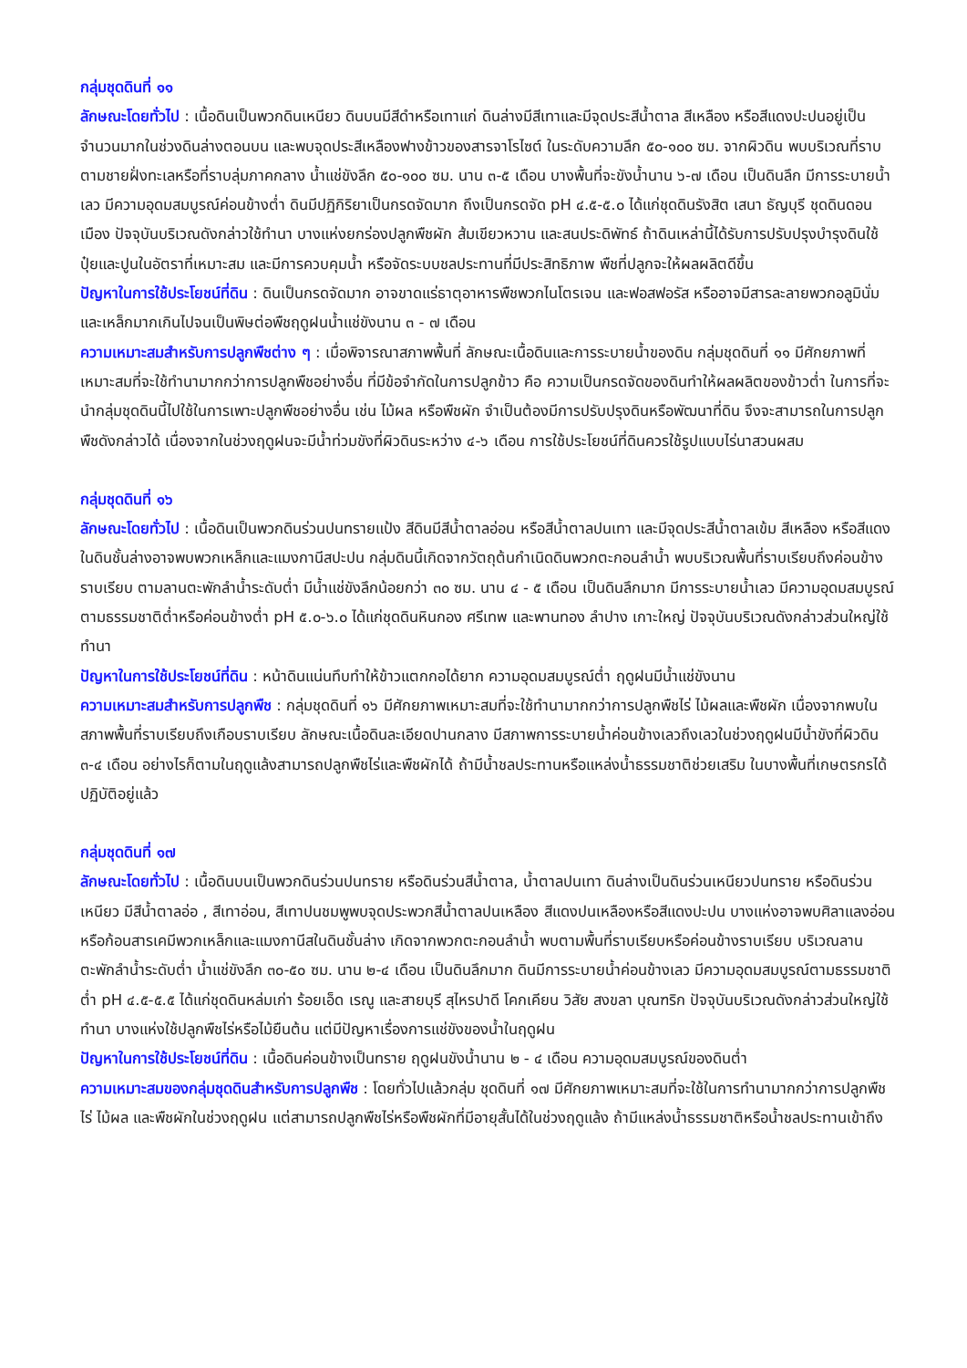กลุ่มชุดดินที่ ๑๑
ลักษณะโดยทั่วไป : เนื้อดินเป็นพวกดินเหนียว ดินบนมีสีดำหรือเทาแก่ ดินล่างมีสีเทาและมีจุดประสีน้ำตาล สีเหลือง หรือสีแดงปะปนอยู่เป็นจำนวนมากในช่วงดินล่างตอนบน และพบจุดประสีเหลืองฟางข้าวของสารจาโรไซต์ ในระดับความลึก ๕๐-๑๐๐ ซม. จากผิวดิน พบบริเวณที่ราบตามชายฝั่งทะเลหรือที่ราบลุ่มภาคกลาง น้ำแช่ขังลึก ๕๐-๑๐๐ ซม. นาน ๓-๕ เดือน บางพื้นที่จะขังน้ำนาน ๖-๗ เดือน เป็นดินลึก มีการระบายน้ำเลว มีความอุดมสมบูรณ์ค่อนข้างต่ำ ดินมีปฏิกิริยาเป็นกรดจัดมาก ถึงเป็นกรดจัด pH ๔.๕-๕.๐ ได้แก่ชุดดินรังสิต เสนา ธัญบุรี ชุดดินดอนเมือง ปัจจุบันบริเวณดังกล่าวใช้ทำนา บางแห่งยกร่องปลูกพืชผัก ส้มเขียวหวาน และสนประดิพัทธ์ ถ้าดินเหล่านี้ได้รับการปรับปรุงบำรุงดินใช้ปุ๋ยและปูนในอัตราที่เหมาะสม และมีการควบคุมน้ำ หรือจัดระบบชลประทานที่มีประสิทธิภาพ พืชที่ปลูกจะให้ผลผลิตดีขึ้น
ปัญหาในการใช้ประโยชน์ที่ดิน : ดินเป็นกรดจัดมาก อาจขาดแร่ธาตุอาหารพืชพวกไนโตรเจน และฟอสฟอรัส หรืออาจมีสารละลายพวกอลูมินั่ม และเหล็กมากเกินไปจนเป็นพิษต่อพืชฤดูฝนน้ำแช่ขังนาน ๓ - ๗ เดือน
ความเหมาะสมสำหรับการปลูกพืชต่าง ๆ : เมื่อพิจารณาสภาพพื้นที่ ลักษณะเนื้อดินและการระบายน้ำของดิน กลุ่มชุดดินที่ ๑๑ มีศักยภาพที่เหมาะสมที่จะใช้ทำนามากกว่าการปลูกพืชอย่างอื่น ที่มีข้อจำกัดในการปลูกข้าว คือ ความเป็นกรดจัดของดินทำให้ผลผลิตของข้าวต่ำ ในการที่จะนำกลุ่มชุดดินนี้ไปใช้ในการเพาะปลูกพืชอย่างอื่น เช่น ไม้ผล หรือพืชผัก จำเป็นต้องมีการปรับปรุงดินหรือพัฒนาที่ดิน จึงจะสามารถในการปลูกพืชดังกล่าวได้ เนื่องจากในช่วงฤดูฝนจะมีน้ำท่วมขังที่ผิวดินระหว่าง ๔-๖ เดือน การใช้ประโยชน์ที่ดินควรใช้รูปแบบไร่นาสวนผสม
กลุ่มชุดดินที่ ๑๖
ลักษณะโดยทั่วไป : เนื้อดินเป็นพวกดินร่วนปนทรายแป้ง สีดินมีสีน้ำตาลอ่อน หรือสีน้ำตาลปนเทา และมีจุดประสีน้ำตาลเข้ม สีเหลือง หรือสีแดง ในดินชั้นล่างอาจพบพวกเหล็กและแมงกานีสปะปน กลุ่มดินนี้เกิดจากวัตถุต้นกำเนิดดินพวกตะกอนลำน้ำ พบบริเวณพื้นที่ราบเรียบถึงค่อนข้างราบเรียบ ตามลานตะพักลำน้ำระดับต่ำ มีน้ำแช่ขังลึกน้อยกว่า ๓๐ ซม. นาน ๔ - ๕ เดือน เป็นดินลึกมาก มีการระบายน้ำเลว มีความอุดมสมบูรณ์ตามธรรมชาติต่ำหรือค่อนข้างต่ำ pH ๕.๐-๖.๐ ได้แก่ชุดดินหินกอง ศรีเทพ และพานทอง ลำปาง เกาะใหญ่ ปัจจุบันบริเวณดังกล่าวส่วนใหญ่ใช้ทำนา
ปัญหาในการใช้ประโยชน์ที่ดิน : หน้าดินแน่นทึบทำให้ข้าวแตกกอได้ยาก ความอุดมสมบูรณ์ต่ำ ฤดูฝนมีน้ำแช่ขังนาน
ความเหมาะสมสำหรับการปลูกพืช : กลุ่มชุดดินที่ ๑๖ มีศักยภาพเหมาะสมที่จะใช้ทำนามากกว่าการปลูกพืชไร่ ไม้ผลและพืชผัก เนื่องจากพบในสภาพพื้นที่ราบเรียบถึงเกือบราบเรียบ ลักษณะเนื้อดินละเอียดปานกลาง มีสภาพการระบายน้ำค่อนข้างเลวถึงเลวในช่วงฤดูฝนมีน้ำขังที่ผิวดิน ๓-๔ เดือน อย่างไรก็ตามในฤดูแล้งสามารถปลูกพืชไร่และพืชผักได้ ถ้ามีน้ำชลประทานหรือแหล่งน้ำธรรมชาติช่วยเสริม ในบางพื้นที่เกษตรกรได้ปฏิบัติอยู่แล้ว
กลุ่มชุดดินที่ ๑๗
ลักษณะโดยทั่วไป : เนื้อดินบนเป็นพวกดินร่วนปนทราย หรือดินร่วนสีน้ำตาล, น้ำตาลปนเทา ดินล่างเป็นดินร่วนเหนียวปนทราย หรือดินร่วนเหนียว มีสีน้ำตาลอ่อ , สีเทาอ่อน, สีเทาปนชมพูพบจุดประพวกสีน้ำตาลปนเหลือง สีแดงปนเหลืองหรือสีแดงปะปน บางแห่งอาจพบศิลาแลงอ่อนหรือก้อนสารเคมีพวกเหล็กและแมงกานีสในดินชั้นล่าง เกิดจากพวกตะกอนลำน้ำ พบตามพื้นที่ราบเรียบหรือค่อนข้างราบเรียบ บริเวณลานตะพักลำน้ำระดับต่ำ น้ำแช่ขังลึก ๓๐-๕๐ ซม. นาน ๒-๔ เดือน เป็นดินลึกมาก ดินมีการระบายน้ำค่อนข้างเลว มีความอุดมสมบูรณ์ตามธรรมชาติต่ำ pH ๔.๕-๕.๕ ได้แก่ชุดดินหล่มเก่า ร้อยเอ็ด เรณู และสายบุรี สุไหรปาดี โคกเคียน วิสัย สงขลา บุณฑริก ปัจจุบันบริเวณดังกล่าวส่วนใหญ่ใช้ทำนา บางแห่งใช้ปลูกพืชไร่หรือไม้ยืนต้น แต่มีปัญหาเรื่องการแช่ขังของน้ำในฤดูฝน
ปัญหาในการใช้ประโยชน์ที่ดิน : เนื้อดินค่อนข้างเป็นทราย ฤดูฝนขังน้ำนาน ๒ - ๔ เดือน ความอุดมสมบูรณ์ของดินต่ำ
ความเหมาะสมของกลุ่มชุดดินสำหรับการปลูกพืช : โดยทั่วไปแล้วกลุ่ม ชุดดินที่ ๑๗ มีศักยภาพเหมาะสมที่จะใช้ในการทำนามากกว่าการปลูกพืชไร่ ไม้ผล และพืชผักในช่วงฤดูฝน แต่สามารถปลูกพืชไร่หรือพืชผักที่มีอายุสั้นได้ในช่วงฤดูแล้ง ถ้ามีแหล่งน้ำธรรมชาติหรือน้ำชลประทานเข้าถึง